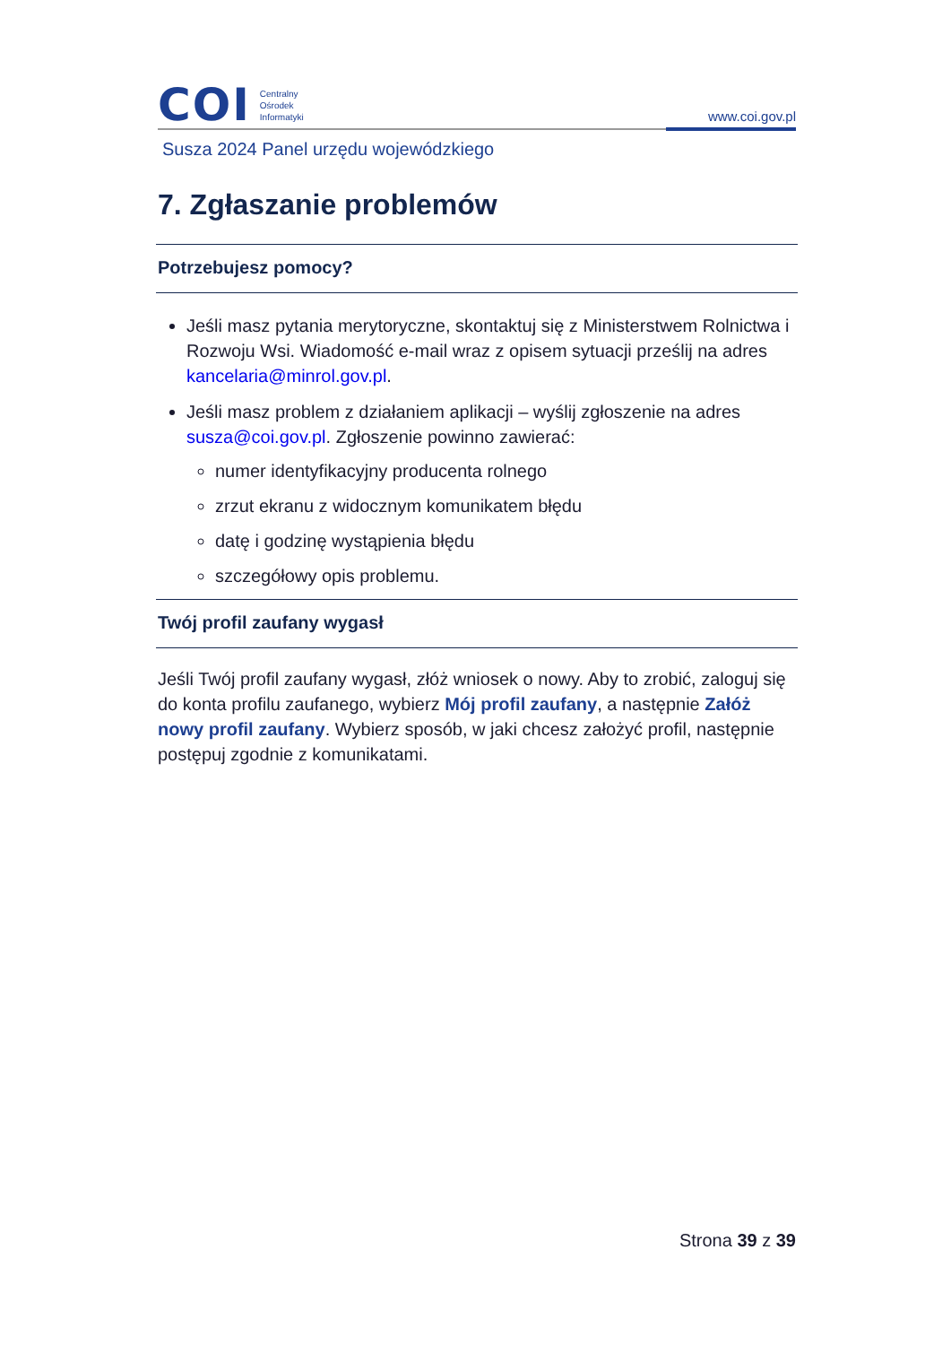COI
Centralny
Ośrodek
Informatyki
www.coi.gov.pl
Susza 2024 Panel urzędu wojewódzkiego
7. Zgłaszanie problemów
Potrzebujesz pomocy?
Jeśli masz pytania merytoryczne, skontaktuj się z Ministerstwem Rolnictwa i Rozwoju Wsi. Wiadomość e-mail wraz z opisem sytuacji prześlij na adres kancelaria@minrol.gov.pl.
Jeśli masz problem z działaniem aplikacji – wyślij zgłoszenie na adres susza@coi.gov.pl. Zgłoszenie powinno zawierać:
numer identyfikacyjny producenta rolnego
zrzut ekranu z widocznym komunikatem błędu
datę i godzinę wystąpienia błędu
szczegółowy opis problemu.
Twój profil zaufany wygasł
Jeśli Twój profil zaufany wygasł, złóż wniosek o nowy. Aby to zrobić, zaloguj się do konta profilu zaufanego, wybierz Mój profil zaufany, a następnie Załóż nowy profil zaufany. Wybierz sposób, w jaki chcesz założyć profil, następnie postępuj zgodnie z komunikatami.
Strona 39 z 39